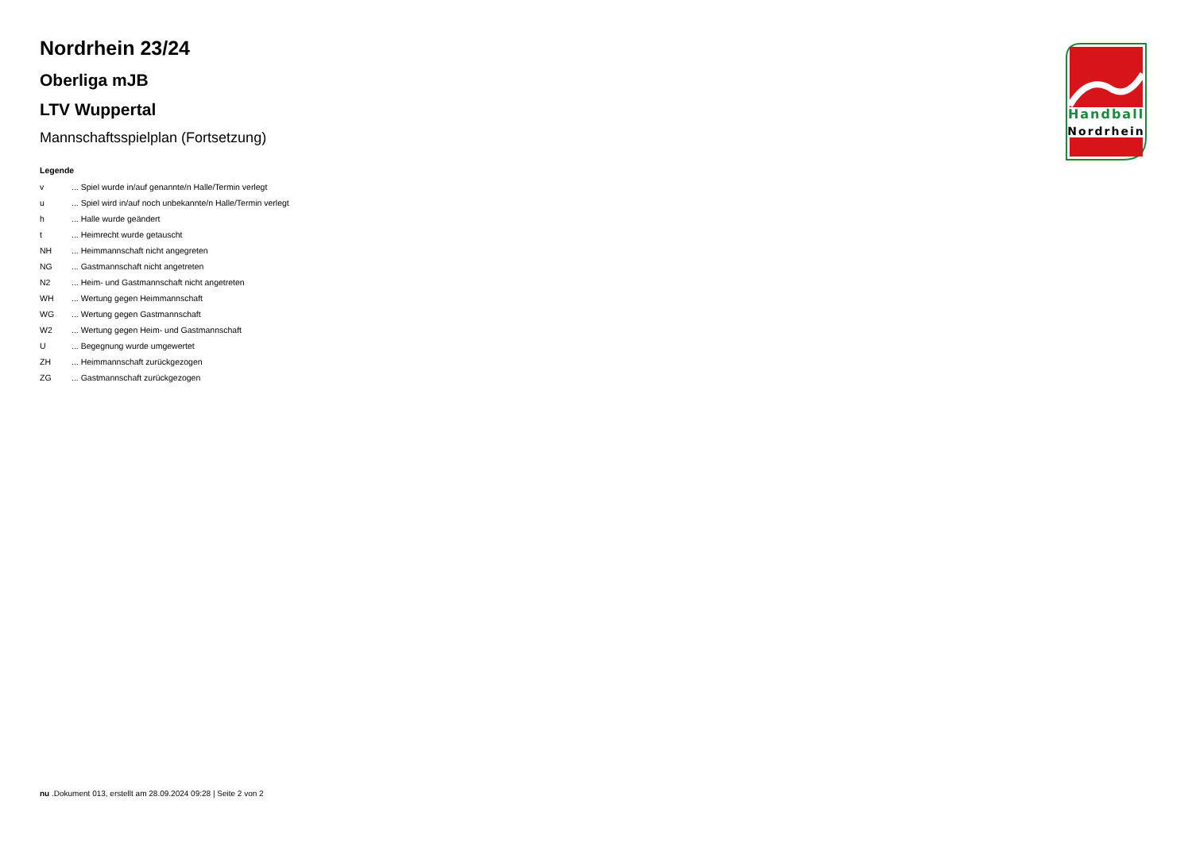Nordrhein 23/24
Oberliga mJB
LTV Wuppertal
Mannschaftsspielplan (Fortsetzung)
Legende
| v | ... Spiel wurde in/auf genannte/n Halle/Termin verlegt |
| u | ... Spiel wird in/auf noch unbekannte/n Halle/Termin verlegt |
| h | ... Halle wurde geändert |
| t | ... Heimrecht wurde getauscht |
| NH | ... Heimmannschaft nicht angegreten |
| NG | ... Gastmannschaft nicht angetreten |
| N2 | ... Heim- und Gastmannschaft nicht angetreten |
| WH | ... Wertung gegen Heimmannschaft |
| WG | ... Wertung gegen Gastmannschaft |
| W2 | ... Wertung gegen Heim- und Gastmannschaft |
| U | ... Begegnung wurde umgewertet |
| ZH | ... Heimmannschaft zurückgezogen |
| ZG | ... Gastmannschaft zurückgezogen |
Handball
Nordrhein
nu .Dokument 013, erstellt am 28.09.2024 09:28 | Seite 2 von 2